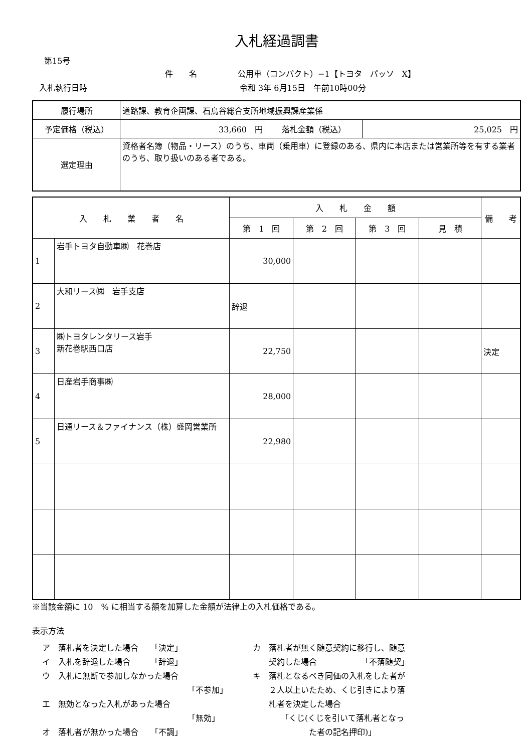入札経過調書
第15号
件　　名 公用車（コンパクト）−1【トヨタ　パッソ　X】
入札執行日時 令和 3年 6月15日　午前10時00分
| 履行場所 | 道路課、教育企画課、石鳥谷総合支所地域振興課産業係 | | |
| 予定価格（税込） | 33,660 円 | 落札金額（税込） | 25,025 円 |
| 選定理由 | 資格者名簿（物品・リース）のうち、車両（乗用車）に登録のある、県内に本店または営業所等を有する業者のうち、取り扱いのある者である。 | | |
| 入 札 業 者 名 | | 入 札 金 額 | | | | 備 考 |
| --- | --- | --- | --- | --- | --- | --- |
| | | 第 1 回 | 第 2 回 | 第 3 回 | 見 積 | |
| 1 | 岩手トヨタ自動車㈱ 花巻店 | 30,000 | | | | |
| 2 | 大和リース㈱ 岩手支店 | 辞退 | | | | |
| 3 | ㈱トヨタレンタリース岩手 新花巻駅西口店 | 22,750 | | | | 決定 |
| 4 | 日産岩手商事㈱ | 28,000 | | | | |
| 5 | 日通リース＆ファイナンス（株）盛岡営業所 | 22,980 | | | | |
※当該金額に 10　% に相当する額を加算した金額が法律上の入札価格である。
表示方法
ア　落札者を決定した場合　　「決定」
イ　入札を辞退した場合　　　「辞退」
ウ　入札に無断で参加しなかった場合
「不参加」
エ　無効となった入札があった場合
「無効」
オ　落札者が無かった場合　　「不調」
カ　落札者が無く随意契約に移行し、随意
　　契約した場合　　　　　　「不落随契」
キ　落札となるべき同価の入札をした者が
　　２人以上いたため、くじ引きにより落
　　札者を決定した場合
　　　　「くじ(くじを引いて落札者となっ
　　　　　　　た者の記名押印)」